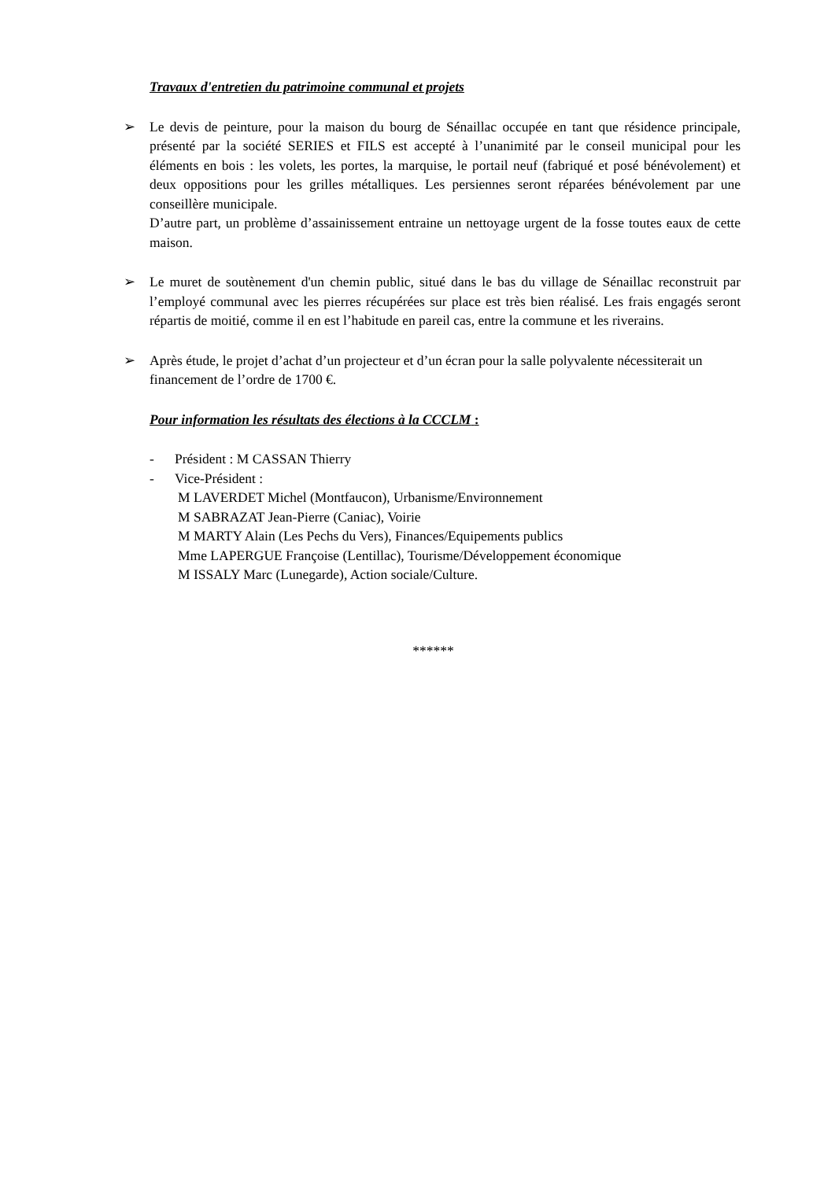Travaux d'entretien du patrimoine communal et projets
➢ Le devis de peinture, pour la maison du bourg de Sénaillac occupée en tant que résidence principale, présenté par la société SERIES et FILS est accepté à l’unanimité par le conseil municipal pour les éléments en bois : les volets, les portes, la marquise, le portail neuf (fabriqué et posé bénévolement) et deux oppositions pour les grilles métalliques. Les persiennes seront réparées bénévolement par une conseillère municipale.
D’autre part, un problème d’assainissement entraine un nettoyage urgent de la fosse toutes eaux de cette maison.
➢ Le muret de soutènement d'un chemin public, situé dans le bas du village de Sénaillac reconstruit par l’employé communal avec les pierres récupérées sur place est très bien réalisé. Les frais engagés seront répartis de moitié, comme il en est l’habitude en pareil cas, entre la commune et les riverains.
➢ Après étude, le projet d’achat d’un projecteur et d’un écran pour la salle polyvalente nécessiterait un financement de l’ordre de 1700 €.
Pour information les résultats des élections à la CCCLM :
- Président : M CASSAN Thierry
- Vice-Président :
M LAVERDET Michel (Montfaucon), Urbanisme/Environnement
M SABRAZAT Jean-Pierre (Caniac), Voirie
M MARTY Alain (Les Pechs du Vers), Finances/Equipements publics
Mme LAPERGUE Françoise (Lentillac), Tourisme/Développement économique
M ISSALY Marc (Lunegarde), Action sociale/Culture.
******